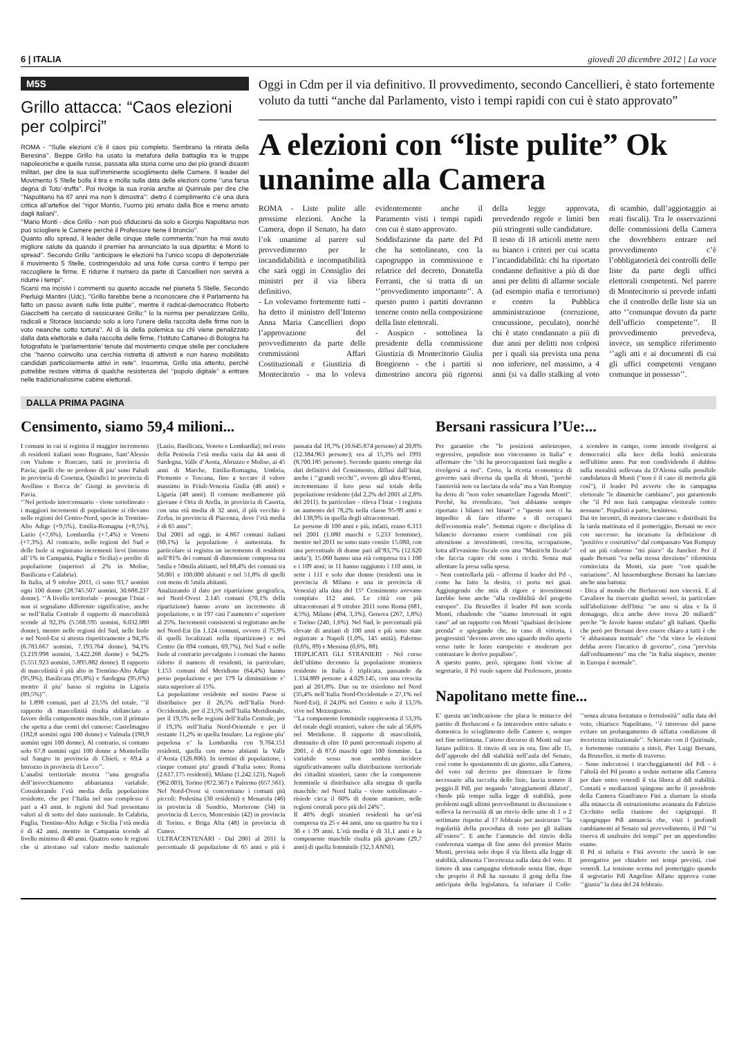6 | ITALIA giovedì 20 dicembre 2012 | La voce
M5S
Grillo attacca: “Caos elezioni per colpirci”
ROMA - ‘’Sulle elezioni c’è il caos più completo. Sembrano la ritirata della Beresina’’. Beppe Grillo ha usato la metafora della battaglia tra le truppe napoleoniche e quelle russe, passata alla storia come uno dei più grandi disastri militari, per dire la sua sull’imminente scioglimento delle Camere. Il leader del Movimento 5 Stelle bolla il tira e molla sulla data delle elezioni come ‘’una farsa degna di Toto’-truffa’’. Poi rivolge la sua ironia anche al Quirinale per dire che ‘’Napolitano ha 87 anni ma non li dimostra’’: dietro il complimento c’è una dura critica all’artefice del ‘’rigor Montis, l’uomo più amato dalla Bce e meno amato dagli italiani’’.
‘’Mario Monti - dice Grillo - non può sfiduciarsi da solo e Giorgio Napolitano non può sciogliere le Camere perchè il Professore tiene il broncio’’.
Quanto allo spread, il leader delle cinque stelle commenta:’’non ha mai avuto migliore salute da quando il premier ha annunciato la sua dipartita: è Monti lo spread’’. Secondo Grillo ‘’anticipare le elezioni ha l’unico scopo di depotenziale il movimento 5 Stelle, costringendolo ad una folle corsa contro il tempo per raccogliere le firme. E ridurne il numero da parte di Cancellieri non servirà a ridurre i tempi’’.
Scarsi ma incisivi i commenti su quanto accade nel pianeta 5 Stelle. Secondo Pierluigi Mantini (Udc), ‘’Grillo farebbe bene a riconoscere che il Parlamento ha fatto un passo avanti sulle liste pulite’’, mentre il radical-democratico Roberto Giacchetti ha cercato di rassicurare Grillo:’’ lo la norma per penalizzare Grillo, radicali e Storace lasciando solo a loro l’onere della raccolta delle firme non la voto neanche sotto tortura’’. Al di là della polemica su chi viene penalizzato dalla data elettorale e dalla raccolta delle firme, l’Istituto Cattaneo di Bologna ha fotografato le ‘parlamentarie’ tenute dal movimento cinque stelle per concludere che ‘’hanno coinvolto una cerchia ristretta di attivisti e non hanno mobilitato candidati particolarmente attivi in rete’’. Insomma, Grillo stia attento, perchè potrebbe restare vittima di qualche resistenza del ‘’popolo digitale’’ a entrare nelle tradizionalissime cabine elettorali.
Oggi in Cdm per il via definitivo. Il provvedimento, secondo Cancellieri, è stato fortemente voluto da tutti “anche dal Parlamento, visto i tempi rapidi con cui è stato approvato”
A elezioni con “liste pulite” Ok unanime alla Camera
ROMA - Liste pulite alle prossime elezioni. Anche la Camera, dopo il Senato, ha dato l’ok unanime al parere sul provvedimento per le incandidabilità e incompatibilità che sarà oggi in Consiglio dei ministri per il via libera definitivo.
- Lo volevamo fortemente tutti - ha detto il ministro dell’Interno Anna Maria Cancellieri dopo l’approvazione del provvedimento da parte delle commissioni Affari Costituzionali e Giustizia di Montecitorio - ma lo voleva evidentemente anche il Paramento visti i tempi rapidi con cui è stato approvato.
Soddisfazione da parte del Pd che ha sottolineato, con la capogruppo in commissione e relatrice del decreto, Donatella Ferranti, che si tratta di un ‘’provvedimento importante’’. A questo punto i partiti dovranno tenerne conto nella composizione della liste elettorali.
- Auspico - sottolinea la presidente della commissione Giustizia di Montecitorio Giulia Bongiorno - che i partiti si dimostrino ancora più rigorosi della legge approvata, prevedendo regole e limiti ben più stringenti sulle candidature.
Il testo di 18 articoli mette nero su bianco i criteri per cui scatta l’incandidabilità: chi ha riportato condanne definitive a più di due anni per delitti di allarme sociale (ad esempio mafia e terrorismo) e contro la Pubblica amministrazione (corruzione, concussione, peculato), nonchè chi è stato condannato a più di due anni per delitti non colposi per i quali sia prevista una pena non inferiore, nel massimo, a 4 anni (si va dallo stalking al voto di scambio, dall’aggiotaggio ai reati fiscali). Tra le osservazioni delle commissioni della Camera che dovrebbero entrare nel provvedimento c’è l’obbligatorietà dei controlli delle liste da parte degli uffici elettorali competenti. Nel parere di Montecitorio si prevede infatti che il controllo delle liste sia un atto ‘’comunque dovuto da parte dell’ufficio competente’’. Il provvedimento prevedeva, invece, un semplice riferimento ‘’agli atti e ai documenti di cui gli uffici competenti vengano comunque in possesso’’.
DALLA PRIMA PAGINA
Censimento, siamo 59,4 milioni...
I comuni in cui si registra il maggior incremento di residenti italiani sono Rognano, Sant’Alessio con Vialone e Roncaro, tutti in provincia di Pavia; quelli che ne perdono di piu’ sono Paludi in provincia di Cosenza, Quindici in provincia di Avellino e Rocca de’ Giorgi in provincia di Pavia.
‘’Nel periodo intercensuario - viene sottolineato - i maggiori incrementi di popolazione si rilevano nelle regioni del Centro-Nord, specie in Trentino-Alto Adige (+9,5%), Emilia-Romagna (+8,5%), Lazio (+7,6%), Lombardia (+7,4%) e Veneto (+7,3%). Al contrario, nelle regioni del Sud e delle Isole si registrano incrementi lievi (intorno all’1% in Campania, Puglia e Sicilia) e perdite di popolazione (superiori al 2% in Molise, Basilicata e Calabria).
In Italia, al 9 ottobre 2011, ci sono 93,7 uomini ogni 100 donne (28.745.507 uomini, 30.688.237 donne). ‘’A livello territoriale - prosegue l’Istat - non si segnalano differenze significative, anche se nell’Italia Centrale il rapporto di mascolinità scende al 92,3% (5.568.595 uomini, 6.032.080 donne), mentre nelle regioni del Sud, nelle Isole e nel Nord-Est si attesta rispettivamente a 94,3% (6.783.667 uomini, 7.193.764 donne), 94,1% (3.219.998 uomini, 3.422.268 donne) e 94,2% (5.551.923 uomini, 5.895.882 donne). Il rapporto di mascolinità è più alto in Trentino-Alto Adige (95,9%), Basilicata (95,8%) e Sardegna (95,6%) mentre il piu’ basso si registra in Liguria (89,5%)’’.
In 1.898 comuni, pari al 23,5% del totale, ‘’il rapporto di mascolinità risulta sbilanciato a favore della componente maschile, con il primato che spetta a due centri del cuneese: Castelmagno (182,8 uomini ogni 100 donne) e Valmala (190,9 uomini ogni 100 donne). Al contrario, si contano solo 67,8 uomini ogni 100 donne a Montebello sul Sangro in provincia di Chieti, e 69,4 a Introzzo in provincia di Lecco’’.
L’analisi territoriale mostra ‘’una geografia dell’invecchiamento abbastanza variabile. Considerando l’età media della popolazione residente, che per l’Italia nel suo complesso è pari a 43 anni, le regioni del Sud presentano valori al di sotto del dato nazionale. In Calabria, Puglia, Trentino-Alto Adige e Sicilia l’età media è di 42 anni, mentre in Campania scende al livello minimo di 40 anni. Quattro sono le regioni che si attestano sul valore medio nazionale (Lazio, Basilicata, Veneto e Lombardia); nel resto della Penisola l’età media varia dai 44 anni di Sardegna, Valle d’Aosta, Abruzzo e Molise, ai 45 anni di Marche, Emilia-Romagna, Umbria, Piemonte e Toscana, fino a toccare il valore massimo in Friuli-Venezia Giulia (46 anni) e Liguria (48 anni). Il comune mediamente più giovane è Orta di Atella, in provincia di Caserta, con una età media di 32 anni, il più vecchio è Zerba, in provincia di Piacenza, dove l’età media è di 65 anni’’.
Dal 2001 ad oggi, in 4.867 comuni italiani (60,1%) la popolazione è aumentata. In particolare si registra un incremento di residenti nell’81% dei comuni di dimensione compresa tra 5mila e 50mila abitanti, nel 68,4% dei comuni tra 50.001 e 100.000 abitanti e nel 51,8% di quelli con meno di 5mila abitanti.
Analizzando il dato per ripartizione geografica, nel Nord-Ovest 2.145 comuni (70,1% della ripartizione) hanno avuto un incremento di popolazione, e in 197 casi l’aumento e’ superiore al 25%. Incrementi consistenti si registrano anche nel Nord-Est (in 1.124 comuni, ovvero il 75,9% di quelli localizzati nella ripartizione) e nel Centro (in 694 comuni, 69,7%). Nel Sud e nelle Isole al contrario prevalgono i comuni che hanno ridotto il numero di residenti; in particolare, 1.153 comuni del Meridione (64,4%) hanno perso popolazione e per 179 la diminuzione e’ stata superiore al 15%.
La popolazione residente nel nostro Paese si distribuisce per il 26,5% nell’Italia Nord-Occidentale, per il 23,5% nell’Italia Meridionale, per il 19,5% nelle regioni dell’Italia Centrale, per il 19,3% nell’Italia Nord-Orientale e per il restante 11,2% in quella Insulare. La regione piu’ popolosa e’ la Lombardia con 9.704.151 residenti, quella con meno abitanti la Valle d’Aosta (126.806). In termini di popolazione, i cinque comuni piu’ grandi d’Italia sono: Roma (2.617.175 residenti), Milano (1.242.123), Napoli (962.003), Torino (872.367) e Palermo (657.561). Nel Nord-Ovest si concentrano i comuni più piccoli: Pedesina (30 residenti) e Menarola (46) in provincia di Sondrio, Morterone (34) in provincia di Lecco, Moncenisio (42) in provincia di Torino, e Briga Alta (48) in provincia di Cuneo.
ULTRACENTENARI - Dal 2001 al 2011 la percentuale di popolazione di 65 anni e più è passata dal 18,7% (10.645.874 persone) al 20,8% (12.384.963 persone); era al 15,3% nel 1991 (8.700.185 persone). Secondo quanto emerge dai dati definitivi del Censimento, diffusi dall’Istat, anche i ‘’grandi vecchi’’, ovvero gli ultra 85enni, incrementano il loro peso sul totale della popolazione residente (dal 2,2% del 2001 al 2,8% del 2011). In particolare - rileva l’Istat - i registra un aumento del 78,2% nella classe 95-99 anni e del 138,9% in quella degli ultracentenari.
Le persone di 100 anni e più, infatti, erano 6.313 nel 2001 (1.080 maschi e 5.233 femmine), mentre nel 2011 ne sono state censite 15.080, con una percentuale di donne pari all’83,7% (12.620 unita’); 15.060 hanno una età compresa tra i 100 e i 109 anni; in 11 hanno raggiunto i 110 anni, in sette i 111 e solo due donne (residenti una in provincia di Milano e una in provincia di Venezia) alla data del 15° Censimento avevano compiuto 112 anni. Le città con più ultracentenari al 9 ottobre 2011 sono Roma (681, 4,5%), Milano (494, 3,3%), Genova (267, 1,8%) e Torino (240, 1,6%). Nel Sud, le percentuali più elevate di anziani di 100 anni e più sono state registrate a Napoli (1,0%, 145 unità), Palermo (0,6%, 89) e Messina (0,6%, 88).
TRIPLICATI GLI STRANIERI - Nel corso dell’ultimo decennio la popolazione straniera residente in Italia è triplicata, passando da 1.334.889 persone a 4.029.145, con una crescita pari al 201,8%. Due su tre risiedono nel Nord (35,4% nell’Italia Nord-Occidentale e 27,1% nel Nord-Est), il 24,0% nel Centro e solo il 13,5% vive nel Mezzogiorno.
‘’La componente femminile rappresenta il 53,3% del totale degli stranieri, valore che sale al 56,6% nel Meridione. Il rapporto di mascolinità, diminuito di oltre 10 punti percentuali rispetto al 2001, è di 87,6 maschi ogni 100 femmine. La variabile sesso non sembra incidere significativamente sulla distribuzione territoriale dei cittadini stranieri, tanto che la componente femminile si distribuisce alla stregua di quella maschile: nel Nord Italia - viene sottolineato - risiede circa il 60% di donne straniere, nelle regioni centrali poco più del 24%’’.
Il 46% degli stranieri residenti ha un’età compresa tra 25 e 44 anni, uno su quattro ha tra i 30 e i 39 anni. L’età media è di 31,1 anni e la componente maschile risulta più giovane (29,7 anni) di quella femminile (32,3 ANNI).
Bersani rassicura l’Ue:...
Per garantire che "le posizioni antieuropee, regressive, populiste non vinceranno in Italia" e affermare che "chi ha preoccupazioni farà meglio a rivolgersi a noi". Certo, la ricetta economica di governo sarà diversa da quella di Monti, "perchè l'austerità non va lasciata da sola" ma a Van Rompuy ha detto di "non voler smantellare l'agenda Monti". Perchè, ha rivendicato, "noi abbiamo sempre riportato i bilanci nei binari" e "questo non ci ha impedito di fare riforme e di occuparci dell'economia reale". Semmai rigore e disciplina di bilancio dovranno essere combinati con più attenzione a investimenti, crescita, occupazione, lotta all'evasione fiscale con una "Mastricht fiscale" che faccia capire chi sono i ricchi. Senza mai allentare la presa sulla spesa.
- Non controllarla più – afferma il leader del Pd -, come ha fatto la destra, ci porta nei guai. Aggiungendo che mix di rigore e investimenti farebbe bene anche "alla credibilità del progetto europeo". Da Bruxelles il leader Pd non scorda Monti, ribadendo che "siamo interessati in ogni caso" ad un rapporto con Monti "qualsiasi decisione prenda" e spiegando che, in caso di vittoria, i progressisti "devono avere uno sguardo molto aperto verso tutte le forze europeiste e moderate per contrastare le derive populiste".
A questo punto, però, spiegano fonti vicine al segretario, il Pd vuole sapere dal Professore, pronto a scendere in campo, come intende rivolgersi ai democratici alla luce della lealtà assicurata nell'ultimo anno. Pur non condividendo il dubbio sulla moralità sollevata da D'Alema sulla possibile candidatura di Monti ("non è il caso di metterla giù così"), il leader Pd avverte che in campagna elettorale "le dinamiche cambiano", pur garantendo che "il Pd non farà campagna elettorale contro nessuno". Populisti a parte, beninteso.
Dai tre incontri, di mezzora ciascuno e distribuiti fra la tarda mattinata ed il pomeriggio, Bersani ne esce con successo: ha incassato la definizione di "positivo e costruttivo" dal compassato Van Rompuy ed un più caloroso "mi piace" da Juncker. Per il quale Bersani "va nella stessa direzione" riformista cominciata da Monti, sia pure "con qualche variazione". Al lussemburghese Bersani ha lanciato anche una battuta:
- Dica al mondo che Berlusconi non vincerà. E al Cavaliere ha riservato giudizi severi, in particolare sull'abolizione dell'Imu: "se uno si alza e fa il demagogo, dica anche dove trova 20 miliardi" perche "le favole hanno stufato" gli italiani. Quello che però per Bersani deve essere chiaro a tutti è che "è abbastanza normale" che "chi vince le elezioni debba avere l'incarico di governo", cosa "prevista dall'ordinamento" ma che "in Italia stupisce, mentre in Europa è normale".
Napolitano mette fine...
E’ questa un’indicazione che placa le minacce del partito di Berlusconi e fa intravedere entro sabato e domenica lo scioglimento delle Camere e, sempre nel fine settimana, l’atteso discorso di Monti sul suo futuro politico. Il rinvio di ora in ora, fino alle 15, dell’approdo del ddl stabilità nell’aula del Senato, così come lo spostamento di un giorno, alla Camera, del voto sul decreto per dimezzare le firme necessarie alla raccolta delle liste, lascia temere il peggio.Il Pdl, pur negando ‘atteggiamenti dilatori’, chiede più tempo sulla legge di stabilità, pone problemi sugli ultimi provvedimenti in discussione e solleva la necessità di un rinvio delle urne di 1 o 2 settimane rispetto al 17 febbraio per assicurare ‘’la regolarità della procedura di voto per gli italiani all’estero’’. E anche l’annuncio del rinvio della conferenza stampa di fine anno del premier Mario Monti, prevista solo dopo il via libera alla legge di stabilità, alimenta l’incertezza sulla data del voto. Il timore di una campagna elettorale senza fine, dopo che proprio il Pdl ha suonato il gong della fine anticipata della legislatura, fa infuriare il Colle: ‘’senza alcuna forzatura o frettolosità’’ sulla data del voto, chiarisce Napolitano, ‘’è interesse del paese evitare un prolungamento di siffatta condizione di incertezza istituzionale’’. Schierato con il Quirinale, e fortemente contrario a rinvii, Pier Luigi Bersani, da Bruxelles, si mette di traverso.
- Sono indecorosi i traccheggiamenti del Pdl - è l’altolà del Pd pronto a sedute notturne alla Camera per dare entro venerdì il via libera al ddl stabilità. Contatti e mediazioni spingono anche il presidente della Camera Gianfranco Fini a sbarrare la strada alla minaccia di ostruzionismo avanzata da Fabrizio Cicchitto nella riunione dei capigruppi. Il capogruppo Pdl annuncia che, visti i profondi cambiamenti al Senato sul provvedimento, il Pdl ‘’si riserva di usufruire dei tempi’’ per un approfondito esame.
Il Pd si infuria e Fini avverte che userà le sue prerogative per chiudere nei tempi previsti, cioè venerdì. La tensione scema nel pomeriggio quando il segretario Pdl Angelino Alfano approva come ‘’giusta’’ la data del 24 febbraio.